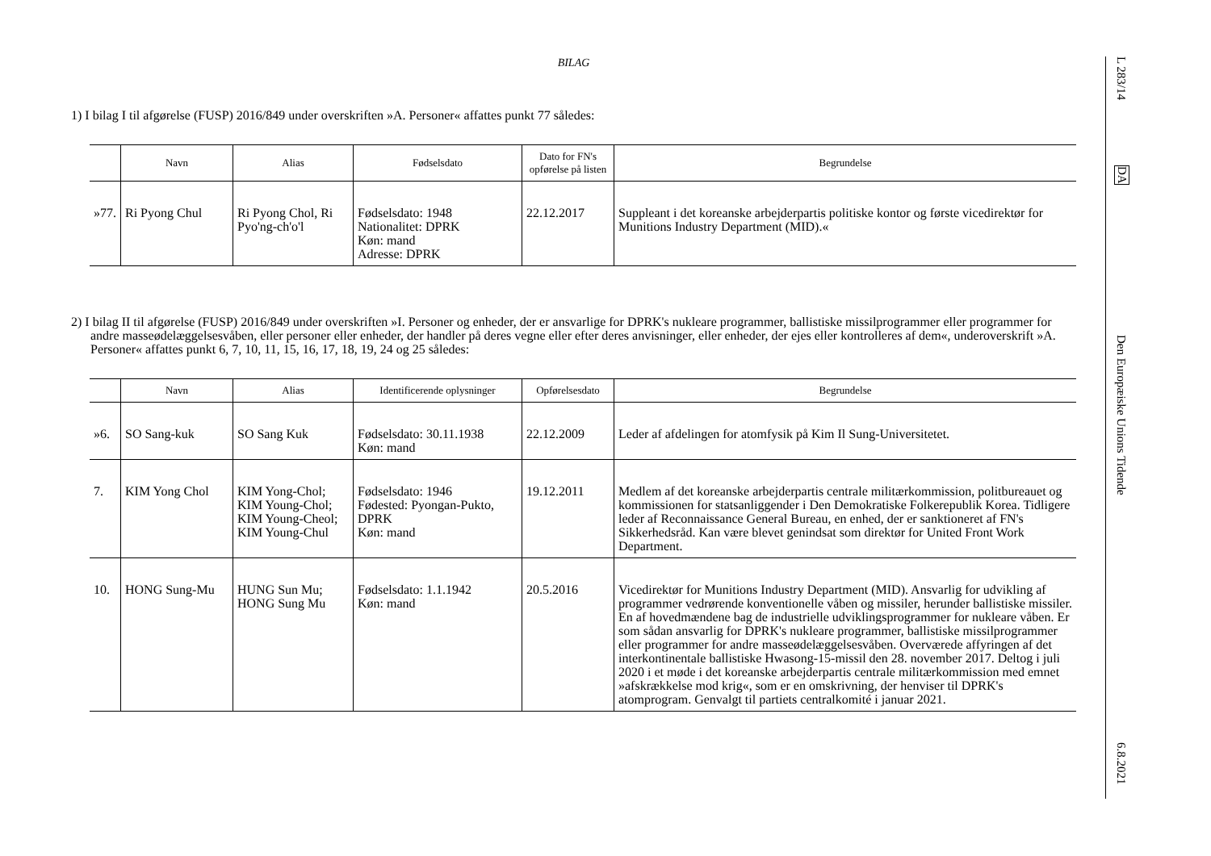BILAG
1) I bilag I til afgørelse (FUSP) 2016/849 under overskriften »A. Personer« affattes punkt 77 således:
| | Navn | Alias | Fødselsdato | Dato for FN's opførelse på listen | Begrundelse |
| --- | --- | --- | --- | --- | --- |
| »77. | Ri Pyong Chul | Ri Pyong Chol, Ri Pyo'ng-ch'o'l | Fødselsdato: 1948 Nationalitet: DPRK Køn: mand Adresse: DPRK | 22.12.2017 | Suppleant i det koreanske arbejderpartis politiske kontor og første vicedirektør for Munitions Industry Department (MID).« |
2) I bilag II til afgørelse (FUSP) 2016/849 under overskriften »I. Personer og enheder, der er ansvarlige for DPRK's nukleare programmer, ballistiske missilprogrammer eller programmer for andre masseødelæggelsesvåben, eller personer eller enheder, der handler på deres vegne eller efter deres anvisninger, eller enheder, der ejes eller kontrolleres af dem«, underoverskrift »A. Personer« affattes punkt 6, 7, 10, 11, 15, 16, 17, 18, 19, 24 og 25 således:
| | Navn | Alias | Identificerende oplysninger | Opførelsesdato | Begrundelse |
| --- | --- | --- | --- | --- | --- |
| »6. | SO Sang-kuk | SO Sang Kuk | Fødselsdato: 30.11.1938 Køn: mand | 22.12.2009 | Leder af afdelingen for atomfysik på Kim Il Sung-Universitetet. |
| 7. | KIM Yong Chol | KIM Yong-Chol; KIM Young-Chol; KIM Young-Cheol; KIM Young-Chul | Fødselsdato: 1946 Fødested: Pyongan-Pukto, DPRK Køn: mand | 19.12.2011 | Medlem af det koreanske arbejderpartis centrale militærkommission, politbureauet og kommissionen for statsanliggender i Den Demokratiske Folkerepublik Korea. Tidligere leder af Reconnaissance General Bureau, en enhed, der er sanktioneret af FN's Sikkerhedsråd. Kan være blevet genindsat som direktør for United Front Work Department. |
| 10. | HONG Sung-Mu | HUNG Sun Mu; HONG Sung Mu | Fødselsdato: 1.1.1942 Køn: mand | 20.5.2016 | Vicedirektør for Munitions Industry Department (MID). Ansvarlig for udvikling af programmer vedrørende konventionelle våben og missiler, herunder ballistiske missiler. En af hovedmændene bag de industrielle udviklingsprogrammer for nukleare våben. Er som sådan ansvarlig for DPRK's nukleare programmer, ballistiske missilprogrammer eller programmer for andre masseødelæggelsesvåben. Overværede affyringen af det interkontinentale ballistiske Hwasong-15-missil den 28. november 2017. Deltog i juli 2020 i et møde i det koreanske arbejderpartis centrale militærkommission med emnet »afskrækkelse mod krig«, som er en omskrivning, der henviser til DPRK's atomprogram. Genvalgt til partiets centralkomité i januar 2021. |
L 283/14
DA
Den Europæiske Unions Tidende
6.8.2021